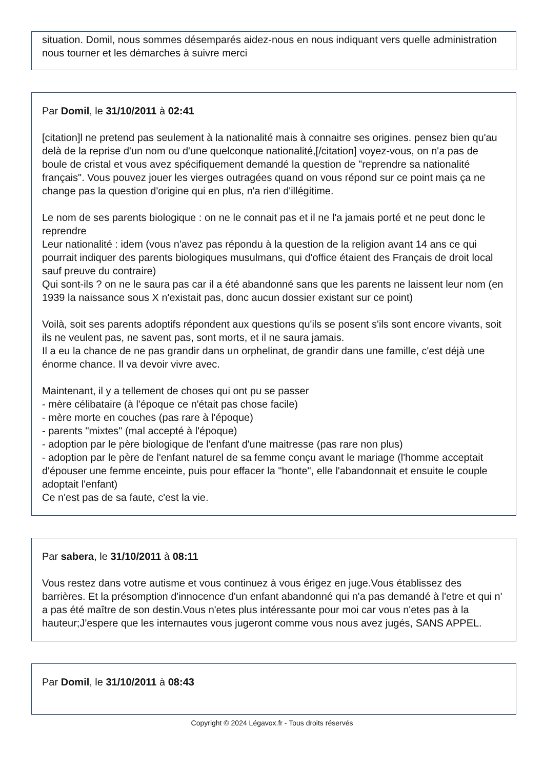situation. Domil, nous sommes désemparés aidez-nous en nous indiquant vers quelle administration nous tourner et les démarches à suivre merci
Par Domil, le 31/10/2011 à 02:41
[citation]l ne pretend pas seulement à la nationalité mais à connaitre ses origines. pensez bien qu'au delà de la reprise d'un nom ou d'une quelconque nationalité,[/citation] voyez-vous, on n'a pas de boule de cristal et vous avez spécifiquement demandé la question de "reprendre sa nationalité français". Vous pouvez jouer les vierges outragées quand on vous répond sur ce point mais ça ne change pas la question d'origine qui en plus, n'a rien d'illégitime.
Le nom de ses parents biologique : on ne le connait pas et il ne l'a jamais porté et ne peut donc le reprendre
Leur nationalité : idem (vous n'avez pas répondu à la question de la religion avant 14 ans ce qui pourrait indiquer des parents biologiques musulmans, qui d'office étaient des Français de droit local sauf preuve du contraire)
Qui sont-ils ? on ne le saura pas car il a été abandonné sans que les parents ne laissent leur nom (en 1939 la naissance sous X n'existait pas, donc aucun dossier existant sur ce point)
Voilà, soit ses parents adoptifs répondent aux questions qu'ils se posent s'ils sont encore vivants, soit ils ne veulent pas, ne savent pas, sont morts, et il ne saura jamais.
Il a eu la chance de ne pas grandir dans un orphelinat, de grandir dans une famille, c'est déjà une énorme chance. Il va devoir vivre avec.
Maintenant, il y a tellement de choses qui ont pu se passer
- mère célibataire (à l'époque ce n'était pas chose facile)
- mère morte en couches (pas rare à l'époque)
- parents "mixtes" (mal accepté à l'époque)
- adoption par le père biologique de l'enfant d'une maitresse (pas rare non plus)
- adoption par le père de l'enfant naturel de sa femme conçu avant le mariage (l'homme acceptait d'épouser une femme enceinte, puis pour effacer la "honte", elle l'abandonnait et ensuite le couple adoptait l'enfant)
Ce n'est pas de sa faute, c'est la vie.
Par sabera, le 31/10/2011 à 08:11
Vous restez dans votre autisme et vous continuez à vous érigez en juge.Vous établissez des barrières. Et la présomption d'innocence d'un enfant abandonné qui n'a pas demandé à l'etre et qui n' a pas été maître de son destin.Vous n'etes plus intéressante pour moi car vous n'etes pas à la hauteur;J'espere que les internautes vous jugeront comme vous nous avez jugés, SANS APPEL.
Par Domil, le 31/10/2011 à 08:43
Copyright © 2024 Légavox.fr - Tous droits réservés